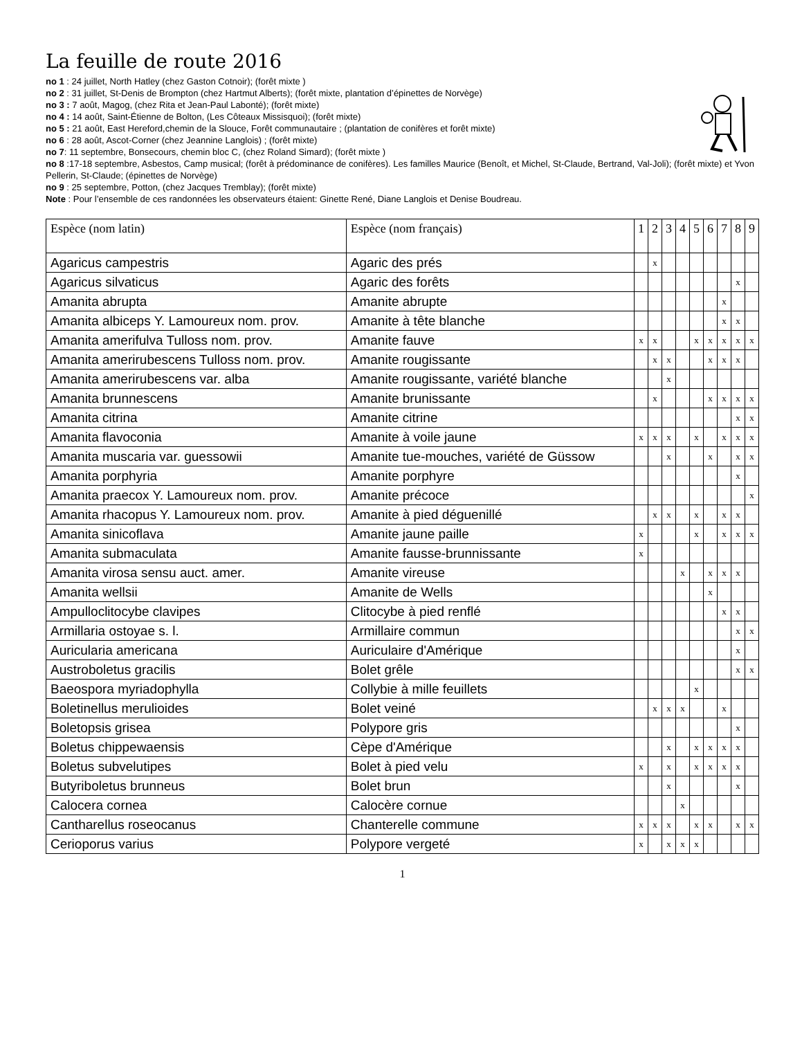La feuille de route 2016
no 1 : 24 juillet, North Hatley (chez Gaston Cotnoir); (forêt mixte )
no 2 : 31 juillet, St-Denis de Brompton (chez Hartmut Alberts); (forêt mixte, plantation d’épinettes de Norvège)
no 3 : 7 août, Magog, (chez Rita et Jean-Paul Labonté); (forêt mixte)
no 4 : 14 août, Saint-Étienne de Bolton, (Les Côteaux Missisquoi); (forêt mixte)
no 5 : 21 août, East Hereford,chemin de la Slouce, Forêt communautaire ; (plantation de conifères et forêt mixte)
no 6 : 28 août, Ascot-Corner (chez Jeannine Langlois) ; (forêt mixte)
no 7: 11 septembre, Bonsecours, chemin bloc C, (chez Roland Simard); (forêt mixte )
no 8 :17-18 septembre, Asbestos, Camp musical; (forêt à prédominance de conifères). Les familles Maurice (Benoît, et Michel, St-Claude, Bertrand, Val-Joli); (forêt mixte) et Yvon Pellerin, St-Claude; (épinettes de Norvège)
no 9 : 25 septembre, Potton, (chez Jacques Tremblay); (forêt mixte)
Note : Pour l’ensemble de ces randonnées les observateurs étaient: Ginette René, Diane Langlois et Denise Boudreau.
| Espèce (nom latin) | Espèce (nom français) | 1 | 2 | 3 | 4 | 5 | 6 | 7 | 8 | 9 |
| --- | --- | --- | --- | --- | --- | --- | --- | --- | --- | --- |
| Agaricus campestris | Agaric des prés | | x | | | | | | | |
| Agaricus silvaticus | Agaric des forêts | | | | | | | | x | |
| Amanita abrupta | Amanite abrupte | | | | | | | x | | |
| Amanita albiceps Y. Lamoureux nom. prov. | Amanite à tête blanche | | | | | | | x | x | |
| Amanita amerifulva Tulloss nom. prov. | Amanite fauve | x | x | | | x | x | x | x | x |
| Amanita amerirubescens Tulloss nom. prov. | Amanite rougissante | | x | x | | | x | x | x | |
| Amanita amerirubescens var. alba | Amanite rougissante, variété blanche | | | x | | | | | | |
| Amanita brunnescens | Amanite brunissante | | x | | | | x | x | x | x |
| Amanita citrina | Amanite citrine | | | | | | | | x | x |
| Amanita flavoconia | Amanite à voile jaune | x | x | x | | x | | x | x | x |
| Amanita muscaria var. guessowii | Amanite tue-mouches, variété de Güssow | | | x | | | x | | x | x |
| Amanita porphyria | Amanite porphyre | | | | | | | | x | |
| Amanita praecox Y. Lamoureux nom. prov. | Amanite précoce | | | | | | | | | x |
| Amanita rhacopus Y. Lamoureux nom. prov. | Amanite à pied déguenillé | | x | x | | x | | x | x | |
| Amanita sinicoflava | Amanite jaune paille | x | | | | x | | x | x | x |
| Amanita submaculata | Amanite fausse-brunnissante | x | | | | | | | | |
| Amanita virosa sensu auct. amer. | Amanite vireuse | | | | x | | x | x | x | |
| Amanita wellsii | Amanite de Wells | | | | | | x | | | |
| Ampulloclitocybe clavipes | Clitocybe à pied renflé | | | | | | | x | x | |
| Armillaria ostoyae s. l. | Armillaire commun | | | | | | | | x | x |
| Auricularia americana | Auriculaire d'Amérique | | | | | | | | x | |
| Austroboletus gracilis | Bolet grêle | | | | | | | | x | x |
| Baeospora myriadophylla | Collybie à mille feuillets | | | | | x | | | | |
| Boletinellus merulioides | Bolet veiné | | x | x | x | | | x | | |
| Boletopsis grisea | Polypore gris | | | | | | | | x | |
| Boletus chippewaensis | Cèpe d'Amérique | | | x | | x | x | x | x | |
| Boletus subvelutipes | Bolet à pied velu | x | | x | | x | x | x | x | |
| Butyriboletus brunneus | Bolet brun | | | x | | | | | x | |
| Calocera cornea | Calocère cornue | | | | x | | | | | |
| Cantharellus roseocanus | Chanterelle commune | x | x | x | | x | x | | x | x |
| Cerioporus varius | Polypore vergeté | x | | x | x | x | | | | |
1